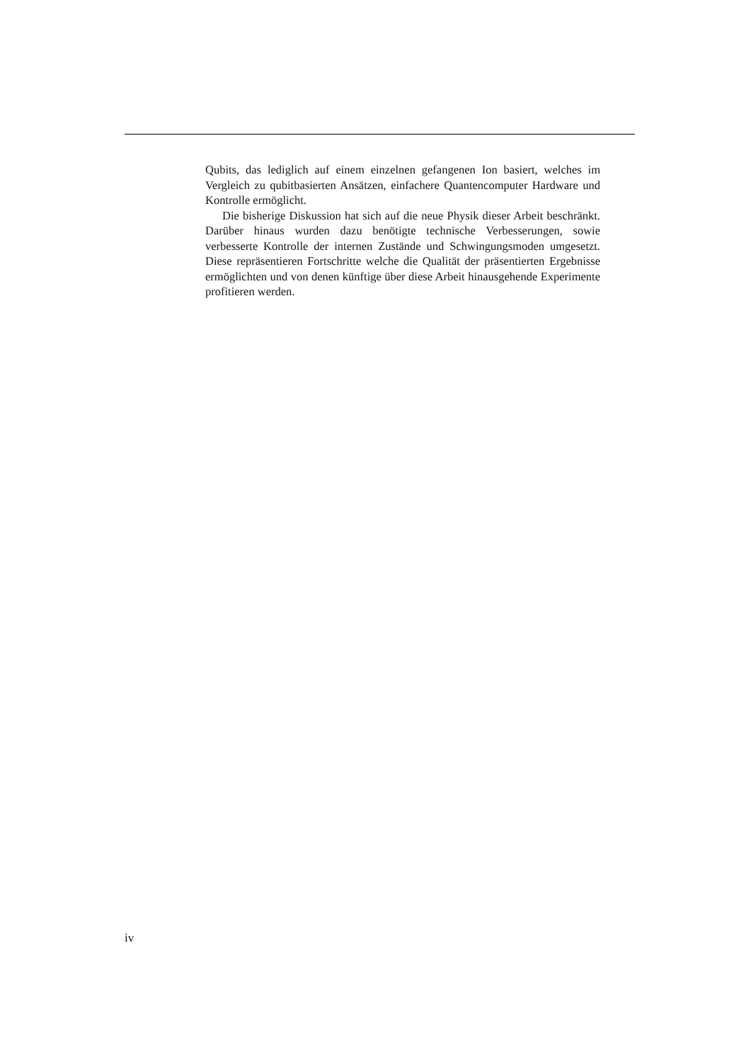Qubits, das lediglich auf einem einzelnen gefangenen Ion basiert, welches im Vergleich zu qubitbasierten Ansätzen, einfachere Quantencomputer Hardware und Kontrolle ermöglicht.
Die bisherige Diskussion hat sich auf die neue Physik dieser Arbeit beschränkt. Darüber hinaus wurden dazu benötigte technische Verbesserungen, sowie verbesserte Kontrolle der internen Zustände und Schwingungsmoden umgesetzt. Diese repräsentieren Fortschritte welche die Qualität der präsentierten Ergebnisse ermöglichten und von denen künftige über diese Arbeit hinausgehende Experimente profitieren werden.
iv